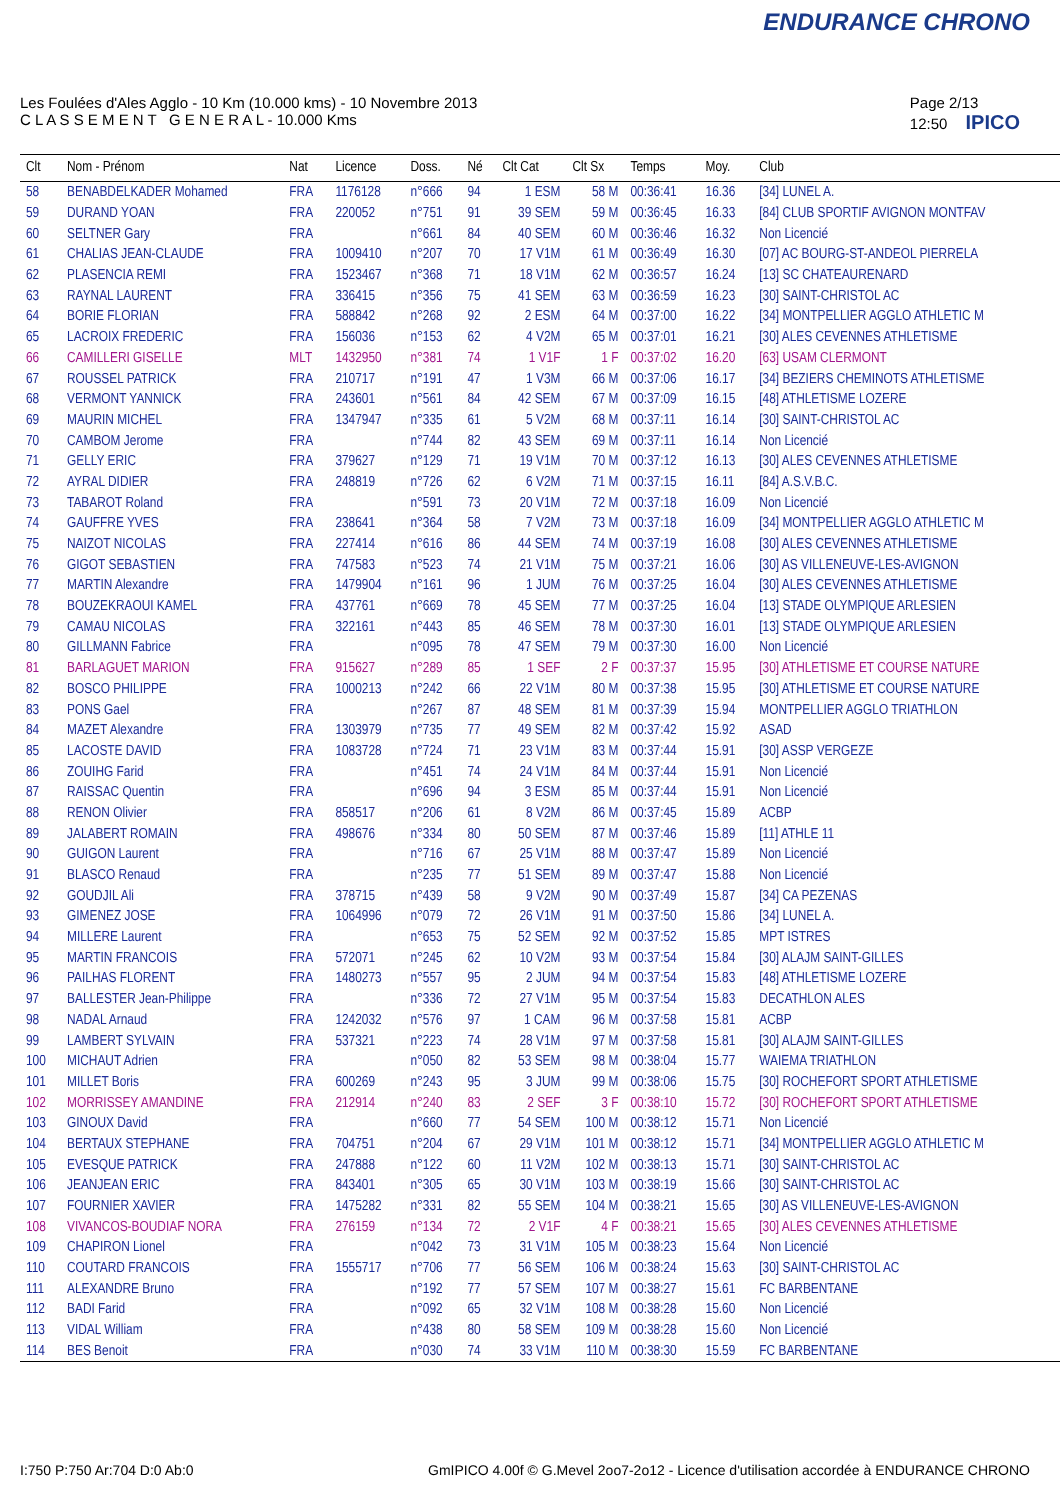ENDURANCE CHRONO
Les Foulées d'Ales Agglo - 10 Km (10.000 kms) - 10 Novembre 2013
C L A S S E M E N T G E N E R A L - 10.000 Kms
Page 2/13
12:50 IPICO
| Clt | Nom - Prénom | Nat | Licence | Doss. | Né | Clt Cat | Clt Sx | Temps | Moy. | Club |
| --- | --- | --- | --- | --- | --- | --- | --- | --- | --- | --- |
| 58 | BENABDELKADER Mohamed | FRA | 1176128 | n°666 | 94 | 1 ESM | 58 M | 00:36:41 | 16.36 | [34] LUNEL A. |
| 59 | DURAND YOAN | FRA | 220052 | n°751 | 91 | 39 SEM | 59 M | 00:36:45 | 16.33 | [84] CLUB SPORTIF AVIGNON MONTFAV |
| 60 | SELTNER Gary | FRA | | n°661 | 84 | 40 SEM | 60 M | 00:36:46 | 16.32 | Non Licencié |
| 61 | CHALIAS JEAN-CLAUDE | FRA | 1009410 | n°207 | 70 | 17 V1M | 61 M | 00:36:49 | 16.30 | [07] AC BOURG-ST-ANDEOL PIERRELA |
| 62 | PLASENCIA REMI | FRA | 1523467 | n°368 | 71 | 18 V1M | 62 M | 00:36:57 | 16.24 | [13] SC CHATEAURENARD |
| 63 | RAYNAL LAURENT | FRA | 336415 | n°356 | 75 | 41 SEM | 63 M | 00:36:59 | 16.23 | [30] SAINT-CHRISTOL AC |
| 64 | BORIE FLORIAN | FRA | 588842 | n°268 | 92 | 2 ESM | 64 M | 00:37:00 | 16.22 | [34] MONTPELLIER AGGLO ATHLETIC M |
| 65 | LACROIX FREDERIC | FRA | 156036 | n°153 | 62 | 4 V2M | 65 M | 00:37:01 | 16.21 | [30] ALES CEVENNES ATHLETISME |
| 66 | CAMILLERI GISELLE | MLT | 1432950 | n°381 | 74 | 1 V1F | 1 F | 00:37:02 | 16.20 | [63] USAM CLERMONT |
| 67 | ROUSSEL PATRICK | FRA | 210717 | n°191 | 47 | 1 V3M | 66 M | 00:37:06 | 16.17 | [34] BEZIERS CHEMINOTS ATHLETISME |
| 68 | VERMONT YANNICK | FRA | 243601 | n°561 | 84 | 42 SEM | 67 M | 00:37:09 | 16.15 | [48] ATHLETISME LOZERE |
| 69 | MAURIN MICHEL | FRA | 1347947 | n°335 | 61 | 5 V2M | 68 M | 00:37:11 | 16.14 | [30] SAINT-CHRISTOL AC |
| 70 | CAMBOM Jerome | FRA | | n°744 | 82 | 43 SEM | 69 M | 00:37:11 | 16.14 | Non Licencié |
| 71 | GELLY ERIC | FRA | 379627 | n°129 | 71 | 19 V1M | 70 M | 00:37:12 | 16.13 | [30] ALES CEVENNES ATHLETISME |
| 72 | AYRAL DIDIER | FRA | 248819 | n°726 | 62 | 6 V2M | 71 M | 00:37:15 | 16.11 | [84] A.S.V.B.C. |
| 73 | TABAROT Roland | FRA | | n°591 | 73 | 20 V1M | 72 M | 00:37:18 | 16.09 | Non Licencié |
| 74 | GAUFFRE YVES | FRA | 238641 | n°364 | 58 | 7 V2M | 73 M | 00:37:18 | 16.09 | [34] MONTPELLIER AGGLO ATHLETIC M |
| 75 | NAIZOT NICOLAS | FRA | 227414 | n°616 | 86 | 44 SEM | 74 M | 00:37:19 | 16.08 | [30] ALES CEVENNES ATHLETISME |
| 76 | GIGOT SEBASTIEN | FRA | 747583 | n°523 | 74 | 21 V1M | 75 M | 00:37:21 | 16.06 | [30] AS VILLENEUVE-LES-AVIGNON |
| 77 | MARTIN Alexandre | FRA | 1479904 | n°161 | 96 | 1 JUM | 76 M | 00:37:25 | 16.04 | [30] ALES CEVENNES ATHLETISME |
| 78 | BOUZEKRAOUI KAMEL | FRA | 437761 | n°669 | 78 | 45 SEM | 77 M | 00:37:25 | 16.04 | [13] STADE OLYMPIQUE ARLESIEN |
| 79 | CAMAU NICOLAS | FRA | 322161 | n°443 | 85 | 46 SEM | 78 M | 00:37:30 | 16.01 | [13] STADE OLYMPIQUE ARLESIEN |
| 80 | GILLMANN Fabrice | FRA | | n°095 | 78 | 47 SEM | 79 M | 00:37:30 | 16.00 | Non Licencié |
| 81 | BARLAGUET MARION | FRA | 915627 | n°289 | 85 | 1 SEF | 2 F | 00:37:37 | 15.95 | [30] ATHLETISME ET COURSE NATURE |
| 82 | BOSCO PHILIPPE | FRA | 1000213 | n°242 | 66 | 22 V1M | 80 M | 00:37:38 | 15.95 | [30] ATHLETISME ET COURSE NATURE |
| 83 | PONS Gael | FRA | | n°267 | 87 | 48 SEM | 81 M | 00:37:39 | 15.94 | MONTPELLIER AGGLO TRIATHLON |
| 84 | MAZET Alexandre | FRA | 1303979 | n°735 | 77 | 49 SEM | 82 M | 00:37:42 | 15.92 | ASAD |
| 85 | LACOSTE DAVID | FRA | 1083728 | n°724 | 71 | 23 V1M | 83 M | 00:37:44 | 15.91 | [30] ASSP VERGEZE |
| 86 | ZOUIHG Farid | FRA | | n°451 | 74 | 24 V1M | 84 M | 00:37:44 | 15.91 | Non Licencié |
| 87 | RAISSAC Quentin | FRA | | n°696 | 94 | 3 ESM | 85 M | 00:37:44 | 15.91 | Non Licencié |
| 88 | RENON Olivier | FRA | 858517 | n°206 | 61 | 8 V2M | 86 M | 00:37:45 | 15.89 | ACBP |
| 89 | JALABERT ROMAIN | FRA | 498676 | n°334 | 80 | 50 SEM | 87 M | 00:37:46 | 15.89 | [11] ATHLE 11 |
| 90 | GUIGON Laurent | FRA | | n°716 | 67 | 25 V1M | 88 M | 00:37:47 | 15.89 | Non Licencié |
| 91 | BLASCO Renaud | FRA | | n°235 | 77 | 51 SEM | 89 M | 00:37:47 | 15.88 | Non Licencié |
| 92 | GOUDJIL Ali | FRA | 378715 | n°439 | 58 | 9 V2M | 90 M | 00:37:49 | 15.87 | [34] CA PEZENAS |
| 93 | GIMENEZ JOSE | FRA | 1064996 | n°079 | 72 | 26 V1M | 91 M | 00:37:50 | 15.86 | [34] LUNEL A. |
| 94 | MILLERE Laurent | FRA | | n°653 | 75 | 52 SEM | 92 M | 00:37:52 | 15.85 | MPT ISTRES |
| 95 | MARTIN FRANCOIS | FRA | 572071 | n°245 | 62 | 10 V2M | 93 M | 00:37:54 | 15.84 | [30] ALAJM SAINT-GILLES |
| 96 | PAILHAS FLORENT | FRA | 1480273 | n°557 | 95 | 2 JUM | 94 M | 00:37:54 | 15.83 | [48] ATHLETISME LOZERE |
| 97 | BALLESTER Jean-Philippe | FRA | | n°336 | 72 | 27 V1M | 95 M | 00:37:54 | 15.83 | DECATHLON ALES |
| 98 | NADAL Arnaud | FRA | 1242032 | n°576 | 97 | 1 CAM | 96 M | 00:37:58 | 15.81 | ACBP |
| 99 | LAMBERT SYLVAIN | FRA | 537321 | n°223 | 74 | 28 V1M | 97 M | 00:37:58 | 15.81 | [30] ALAJM SAINT-GILLES |
| 100 | MICHAUT Adrien | FRA | | n°050 | 82 | 53 SEM | 98 M | 00:38:04 | 15.77 | WAIEMA TRIATHLON |
| 101 | MILLET Boris | FRA | 600269 | n°243 | 95 | 3 JUM | 99 M | 00:38:06 | 15.75 | [30] ROCHEFORT SPORT ATHLETISME |
| 102 | MORRISSEY AMANDINE | FRA | 212914 | n°240 | 83 | 2 SEF | 3 F | 00:38:10 | 15.72 | [30] ROCHEFORT SPORT ATHLETISME |
| 103 | GINOUX David | FRA | | n°660 | 77 | 54 SEM | 100 M | 00:38:12 | 15.71 | Non Licencié |
| 104 | BERTAUX STEPHANE | FRA | 704751 | n°204 | 67 | 29 V1M | 101 M | 00:38:12 | 15.71 | [34] MONTPELLIER AGGLO ATHLETIC M |
| 105 | EVESQUE PATRICK | FRA | 247888 | n°122 | 60 | 11 V2M | 102 M | 00:38:13 | 15.71 | [30] SAINT-CHRISTOL AC |
| 106 | JEANJEAN ERIC | FRA | 843401 | n°305 | 65 | 30 V1M | 103 M | 00:38:19 | 15.66 | [30] SAINT-CHRISTOL AC |
| 107 | FOURNIER XAVIER | FRA | 1475282 | n°331 | 82 | 55 SEM | 104 M | 00:38:21 | 15.65 | [30] AS VILLENEUVE-LES-AVIGNON |
| 108 | VIVANCOS-BOUDIAF NORA | FRA | 276159 | n°134 | 72 | 2 V1F | 4 F | 00:38:21 | 15.65 | [30] ALES CEVENNES ATHLETISME |
| 109 | CHAPIRON Lionel | FRA | | n°042 | 73 | 31 V1M | 105 M | 00:38:23 | 15.64 | Non Licencié |
| 110 | COUTARD FRANCOIS | FRA | 1555717 | n°706 | 77 | 56 SEM | 106 M | 00:38:24 | 15.63 | [30] SAINT-CHRISTOL AC |
| 111 | ALEXANDRE Bruno | FRA | | n°192 | 77 | 57 SEM | 107 M | 00:38:27 | 15.61 | FC BARBENTANE |
| 112 | BADI Farid | FRA | | n°092 | 65 | 32 V1M | 108 M | 00:38:28 | 15.60 | Non Licencié |
| 113 | VIDAL William | FRA | | n°438 | 80 | 58 SEM | 109 M | 00:38:28 | 15.60 | Non Licencié |
| 114 | BES Benoit | FRA | | n°030 | 74 | 33 V1M | 110 M | 00:38:30 | 15.59 | FC BARBENTANE |
I:750 P:750 Ar:704 D:0 Ab:0 GmIPICO 4.00f © G.Mevel 2oo7-2o12 - Licence d'utilisation accordée à ENDURANCE CHRONO